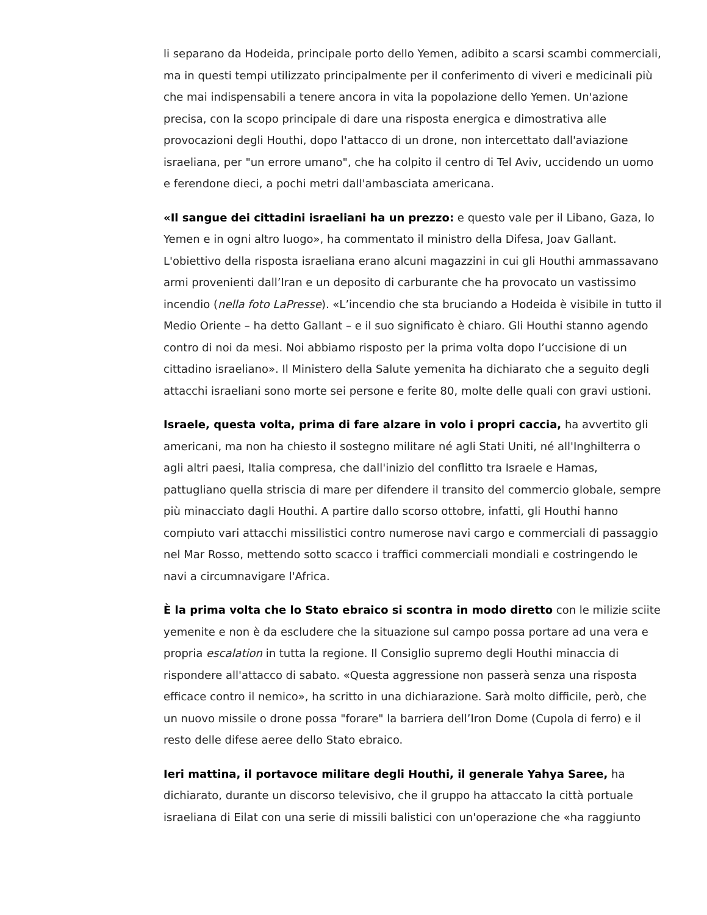li separano da Hodeida, principale porto dello Yemen, adibito a scarsi scambi commerciali, ma in questi tempi utilizzato principalmente per il conferimento di viveri e medicinali più che mai indispensabili a tenere ancora in vita la popolazione dello Yemen. Un'azione precisa, con la scopo principale di dare una risposta energica e dimostrativa alle provocazioni degli Houthi, dopo l'attacco di un drone, non intercettato dall'aviazione israeliana, per "un errore umano", che ha colpito il centro di Tel Aviv, uccidendo un uomo e ferendone dieci, a pochi metri dall'ambasciata americana.
«Il sangue dei cittadini israeliani ha un prezzo: e questo vale per il Libano, Gaza, lo Yemen e in ogni altro luogo», ha commentato il ministro della Difesa, Joav Gallant. L'obiettivo della risposta israeliana erano alcuni magazzini in cui gli Houthi ammassavano armi provenienti dall’Iran e un deposito di carburante che ha provocato un vastissimo incendio (nella foto LaPresse). «L’incendio che sta bruciando a Hodeida è visibile in tutto il Medio Oriente – ha detto Gallant – e il suo significato è chiaro. Gli Houthi stanno agendo contro di noi da mesi. Noi abbiamo risposto per la prima volta dopo l’uccisione di un cittadino israeliano». Il Ministero della Salute yemenita ha dichiarato che a seguito degli attacchi israeliani sono morte sei persone e ferite 80, molte delle quali con gravi ustioni.
Israele, questa volta, prima di fare alzare in volo i propri caccia, ha avvertito gli americani, ma non ha chiesto il sostegno militare né agli Stati Uniti, né all'Inghilterra o agli altri paesi, Italia compresa, che dall'inizio del conflitto tra Israele e Hamas, pattugliano quella striscia di mare per difendere il transito del commercio globale, sempre più minacciato dagli Houthi. A partire dallo scorso ottobre, infatti, gli Houthi hanno compiuto vari attacchi missilistici contro numerose navi cargo e commerciali di passaggio nel Mar Rosso, mettendo sotto scacco i traffici commerciali mondiali e costringendo le navi a circumnavigare l'Africa.
È la prima volta che lo Stato ebraico si scontra in modo diretto con le milizie sciite yemenite e non è da escludere che la situazione sul campo possa portare ad una vera e propria escalation in tutta la regione. Il Consiglio supremo degli Houthi minaccia di rispondere all'attacco di sabato. «Questa aggressione non passerà senza una risposta efficace contro il nemico», ha scritto in una dichiarazione. Sarà molto difficile, però, che un nuovo missile o drone possa "forare" la barriera dell’Iron Dome (Cupola di ferro) e il resto delle difese aeree dello Stato ebraico.
Ieri mattina, il portavoce militare degli Houthi, il generale Yahya Saree, ha dichiarato, durante un discorso televisivo, che il gruppo ha attaccato la città portuale israeliana di Eilat con una serie di missili balistici con un'operazione che «ha raggiunto